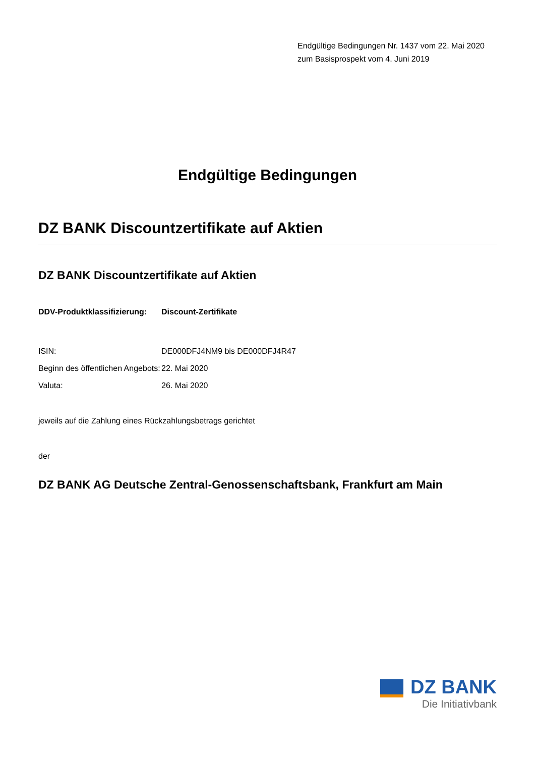Endgültige Bedingungen Nr. 1437 vom 22. Mai 2020
zum Basisprospekt vom 4. Juni 2019
Endgültige Bedingungen
DZ BANK Discountzertifikate auf Aktien
DZ BANK Discountzertifikate auf Aktien
DDV-Produktklassifizierung: Discount-Zertifikate
ISIN: DE000DFJ4NM9 bis DE000DFJ4R47
Beginn des öffentlichen Angebots: 22. Mai 2020
Valuta: 26. Mai 2020
jeweils auf die Zahlung eines Rückzahlungsbetrags gerichtet
der
DZ BANK AG Deutsche Zentral-Genossenschaftsbank, Frankfurt am Main
DZ BANK
Die Initiativbank